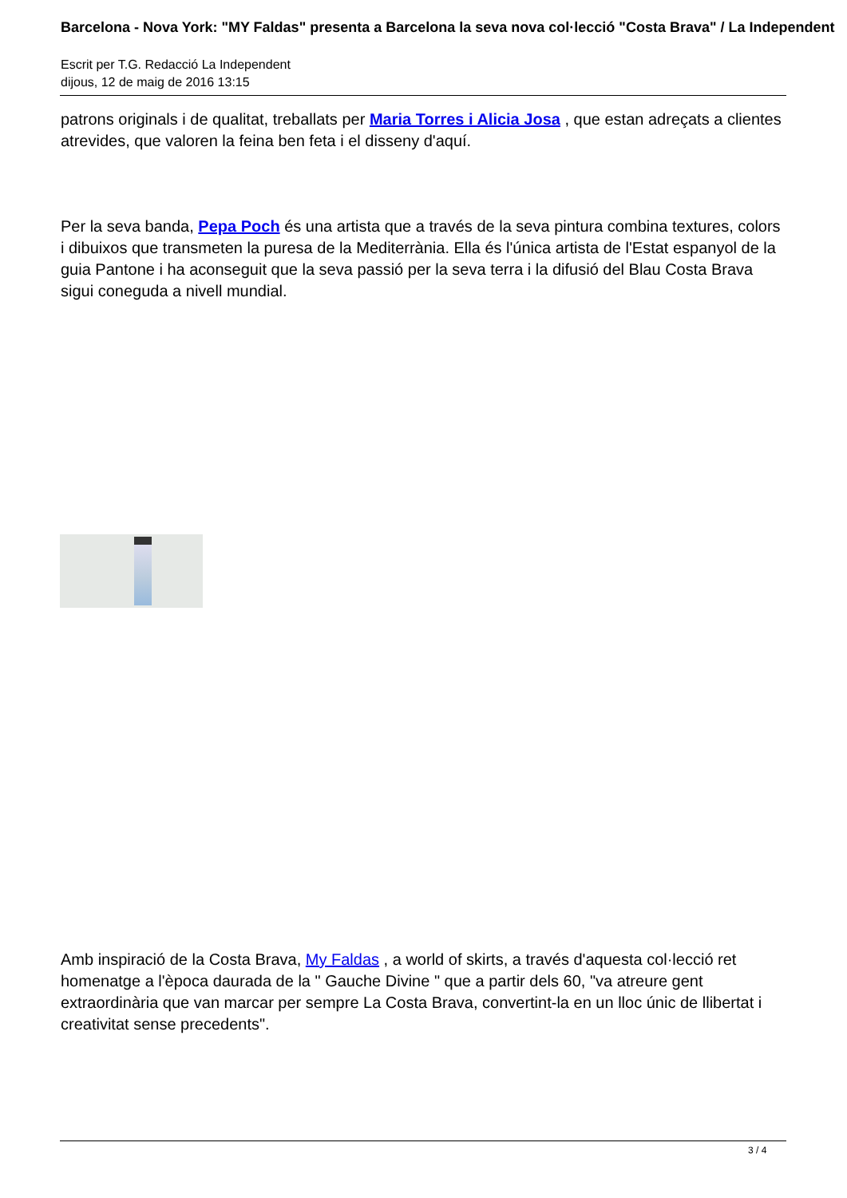Barcelona - Nova York: "MY Faldas" presenta a Barcelona la seva nova col·lecció "Costa Brava" / La Independent
Escrit per T.G. Redacció La Independent
dijous, 12 de maig de 2016 13:15
patrons originals i de qualitat, treballats per Maria Torres i Alicia Josa , que estan adreçats a clientes atrevides, que valoren la feina ben feta i el disseny d'aquí.
Per la seva banda, Pepa Poch és una artista que a través de la seva pintura combina textures, colors i dibuixos que transmeten la puresa de la Mediterrània. Ella és l'única artista de l'Estat espanyol de la guia Pantone i ha aconseguit que la seva passió per la seva terra i la difusió del Blau Costa Brava sigui coneguda a nivell mundial.
Amb inspiració de la Costa Brava, My Faldas , a world of skirts, a través d'aquesta col·lecció ret homenatge a l'època daurada de la " Gauche Divine " que a partir dels 60, "va atreure gent extraordinària que van marcar per sempre La Costa Brava, convertint-la en un lloc únic de llibertat i creativitat sense precedents".
3 / 4